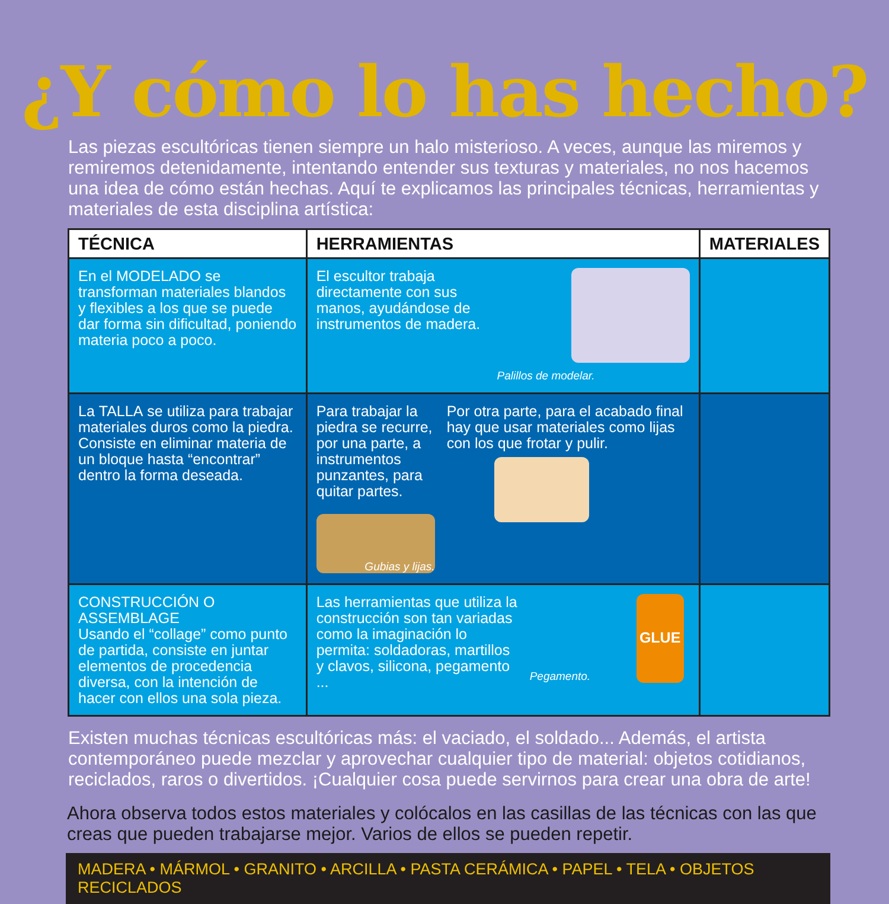¿Y cómo lo has hecho?
Las piezas escultóricas tienen siempre un halo misterioso. A veces, aunque las miremos y remiremos detenidamente, intentando entender sus texturas y materiales, no nos hacemos una idea de cómo están hechas. Aquí te explicamos las principales técnicas, herramientas y materiales de esta disciplina artística:
| TÉCNICA | HERRAMIENTAS | MATERIALES |
| --- | --- | --- |
| En el MODELADO se transforman materiales blandos y flexibles a los que se puede dar forma sin dificultad, poniendo materia poco a poco. | El escultor trabaja directamente con sus manos, ayudándose de instrumentos de madera. Palillos de modelar. | |
| La TALLA se utiliza para trabajar materiales duros como la piedra. Consiste en eliminar materia de un bloque hasta “encontrar” dentro la forma deseada. | Para trabajar la piedra se recurre, por una parte, a instrumentos punzantes, para quitar partes. Gubias y lijas. Por otra parte, para el acabado final hay que usar materiales como lijas con los que frotar y pulir. | |
| CONSTRUCCIÓN O ASSEMBLAGE Usando el “collage” como punto de partida, consiste en juntar elementos de procedencia diversa, con la intención de hacer con ellos una sola pieza. | Las herramientas que utiliza la construcción son tan variadas como la imaginación lo permita: soldadoras, martillos y clavos, silicona, pegamento ... GLUE Pegamento. | |
Existen muchas técnicas escultóricas más: el vaciado, el soldado... Además, el artista contemporáneo puede mezclar y aprovechar cualquier tipo de material: objetos cotidianos, reciclados, raros o divertidos. ¡Cualquier cosa puede servirnos para crear una obra de arte!
Ahora observa todos estos materiales y colócalos en las casillas de las técnicas con las que creas que pueden trabajarse mejor. Varios de ellos se pueden repetir.
MADERA • MÁRMOL • GRANITO • ARCILLA • PASTA CERÁMICA • PAPEL • TELA • OBJETOS RECICLADOS